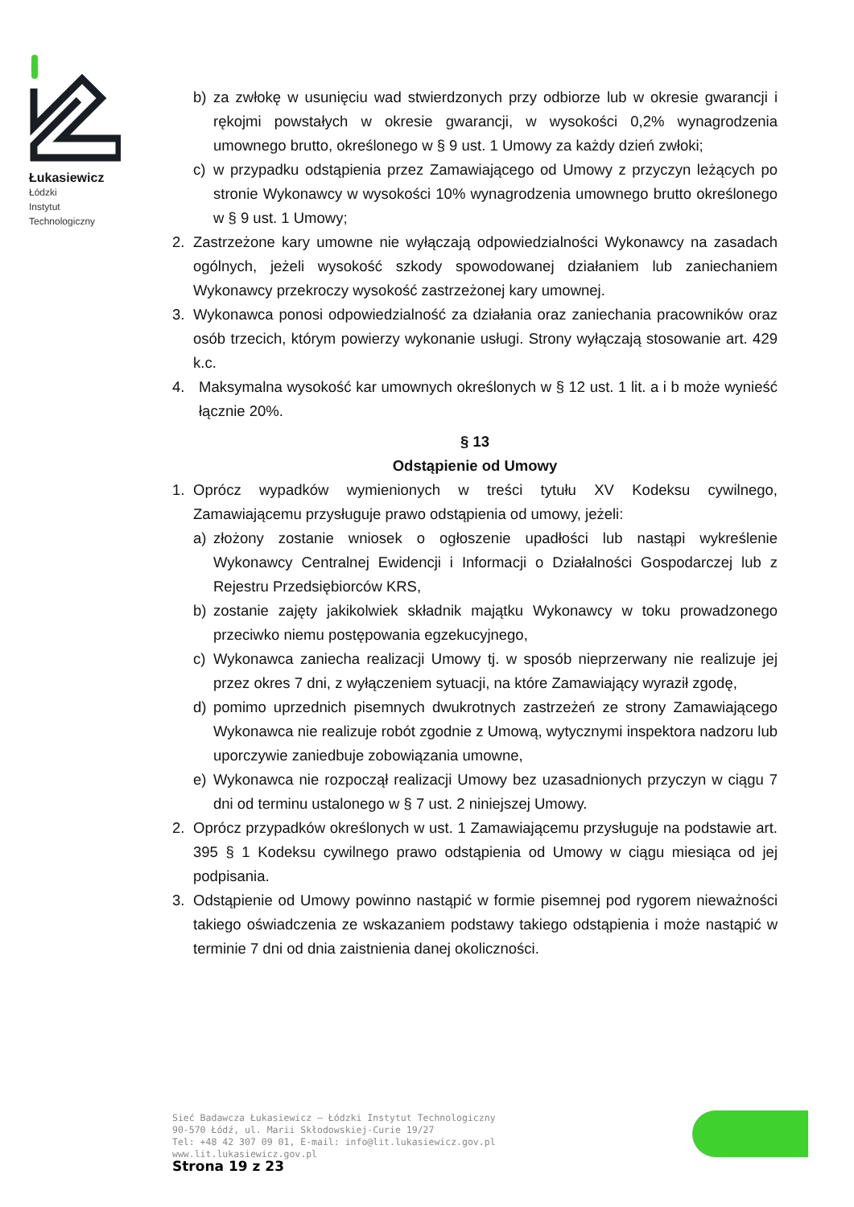Łukasiewicz
Łódzki
Instytut
Technologiczny
b) za zwłokę w usunięciu wad stwierdzonych przy odbiorze lub w okresie gwarancji i rękojmi powstałych w okresie gwarancji, w wysokości 0,2% wynagrodzenia umownego brutto, określonego w § 9 ust. 1 Umowy za każdy dzień zwłoki;
c) w przypadku odstąpienia przez Zamawiającego od Umowy z przyczyn leżących po stronie Wykonawcy w wysokości 10% wynagrodzenia umownego brutto określonego w § 9 ust. 1 Umowy;
2. Zastrzeżone kary umowne nie wyłączają odpowiedzialności Wykonawcy na zasadach ogólnych, jeżeli wysokość szkody spowodowanej działaniem lub zaniechaniem Wykonawcy przekroczy wysokość zastrzeżonej kary umownej.
3. Wykonawca ponosi odpowiedzialność za działania oraz zaniechania pracowników oraz osób trzecich, którym powierzy wykonanie usługi. Strony wyłączają stosowanie art. 429 k.c.
4. Maksymalna wysokość kar umownych określonych w § 12 ust. 1 lit. a i b może wynieść łącznie 20%.
§ 13
Odstąpienie od Umowy
1. Oprócz wypadków wymienionych w treści tytułu XV Kodeksu cywilnego, Zamawiającemu przysługuje prawo odstąpienia od umowy, jeżeli:
a) złożony zostanie wniosek o ogłoszenie upadłości lub nastąpi wykreślenie Wykonawcy Centralnej Ewidencji i Informacji o Działalności Gospodarczej lub z Rejestru Przedsiębiorców KRS,
b) zostanie zajęty jakikolwiek składnik majątku Wykonawcy w toku prowadzonego przeciwko niemu postępowania egzekucyjnego,
c) Wykonawca zaniecha realizacji Umowy tj. w sposób nieprzerwany nie realizuje jej przez okres 7 dni, z wyłączeniem sytuacji, na które Zamawiający wyraził zgodę,
d) pomimo uprzednich pisemnych dwukrotnych zastrzeżeń ze strony Zamawiającego Wykonawca nie realizuje robót zgodnie z Umową, wytycznymi inspektora nadzoru lub uporczywie zaniedbuje zobowiązania umowne,
e) Wykonawca nie rozpoczął realizacji Umowy bez uzasadnionych przyczyn w ciągu 7 dni od terminu ustalonego w § 7 ust. 2 niniejszej Umowy.
2. Oprócz przypadków określonych w ust. 1 Zamawiającemu przysługuje na podstawie art. 395 § 1 Kodeksu cywilnego prawo odstąpienia od Umowy w ciągu miesiąca od jej podpisania.
3. Odstąpienie od Umowy powinno nastąpić w formie pisemnej pod rygorem nieważności takiego oświadczenia ze wskazaniem podstawy takiego odstąpienia i może nastąpić w terminie 7 dni od dnia zaistnienia danej okoliczności.
Sieć Badawcza Łukasiewicz – Łódzki Instytut Technologiczny
90-570 Łódź, ul. Marii Skłodowskiej-Curie 19/27
Tel: +48 42 307 09 01, E-mail: info@lit.lukasiewicz.gov.pl
www.lit.lukasiewicz.gov.pl
Strona 19 z 23